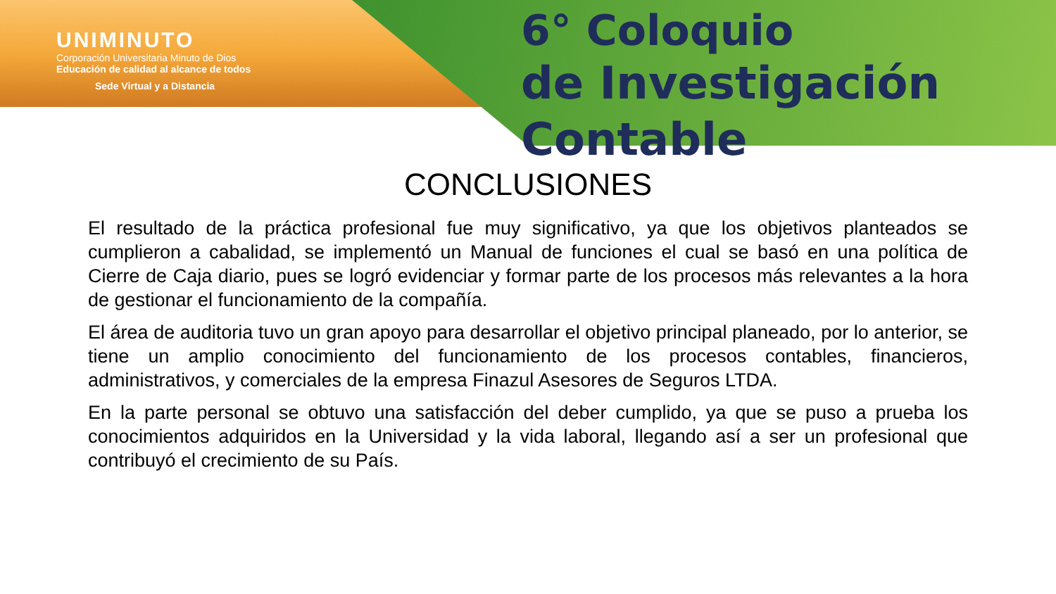UNIMINUTO
Corporación Universitaria Minuto de Dios
Educación de calidad al alcance de todos
Sede Virtual y a Distancia
6° Coloquio
de Investigación Contable
CONCLUSIONES
El resultado de la práctica profesional fue muy significativo, ya que los objetivos planteados se cumplieron a cabalidad, se implementó un Manual de funciones el cual se basó en una política de Cierre de Caja diario, pues se logró evidenciar y formar parte de los procesos más relevantes a la hora de gestionar el funcionamiento de la compañía.
El área de auditoria tuvo un gran apoyo para desarrollar el objetivo principal planeado, por lo anterior, se tiene un amplio conocimiento del funcionamiento de los procesos contables, financieros, administrativos, y comerciales de la empresa Finazul Asesores de Seguros LTDA.
En la parte personal se obtuvo una satisfacción del deber cumplido, ya que se puso a prueba los conocimientos adquiridos en la Universidad y la vida laboral, llegando así a ser un profesional que contribuyó el crecimiento de su País.